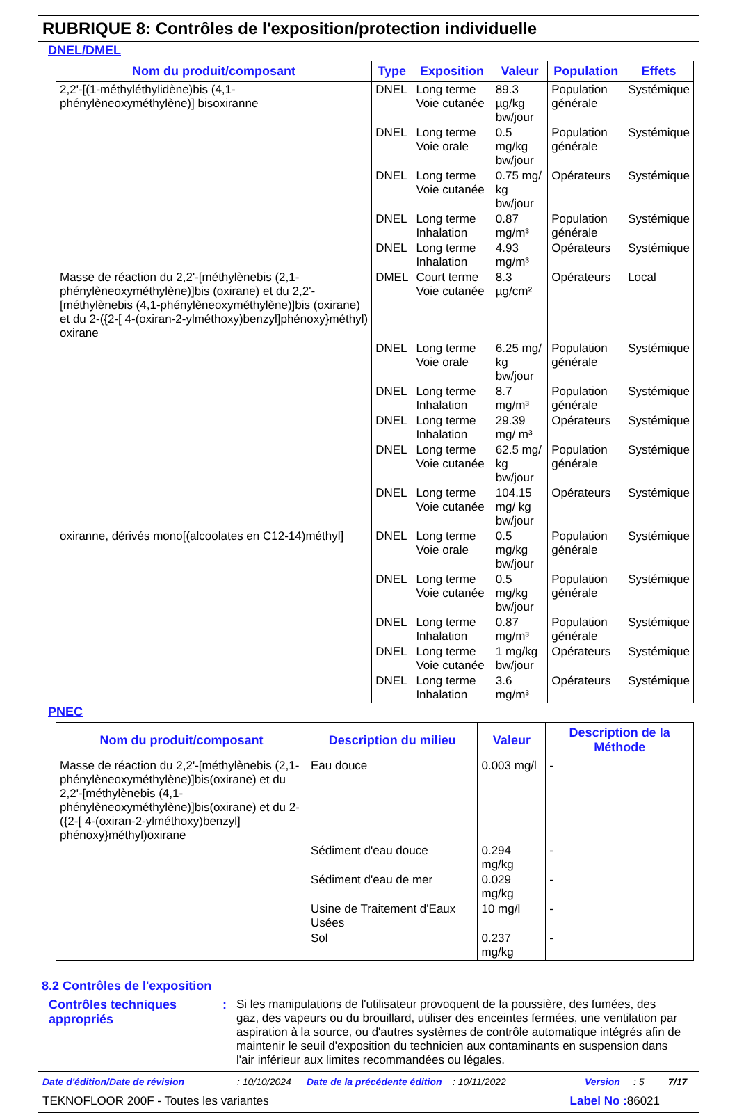RUBRIQUE 8: Contrôles de l'exposition/protection individuelle
DNEL/DMEL
| Nom du produit/composant | Type | Exposition | Valeur | Population | Effets |
| --- | --- | --- | --- | --- | --- |
| 2,2'-[(1-méthyléthylidène)bis (4,1-phénylèneoxyméthylène)] bisoxiranne | DNEL | Long terme Voie cutanée | 89.3 µg/kg bw/jour | Population générale | Systémique |
| | DNEL | Long terme Voie orale | 0.5 mg/kg bw/jour | Population générale | Systémique |
| | DNEL | Long terme Voie cutanée | 0.75 mg/ kg bw/jour | Opérateurs | Systémique |
| | DNEL | Long terme Inhalation | 0.87 mg/m³ | Population générale | Systémique |
| | DNEL | Long terme Inhalation | 4.93 mg/m³ | Opérateurs | Systémique |
| Masse de réaction du 2,2'-[méthylènebis (2,1-phénylèneoxyméthylène)]bis (oxirane) et du 2,2'-[méthylènebis (4,1-phénylèneoxyméthylène)]bis (oxirane) et du 2-({2-[ 4-(oxiran-2-ylméthoxy)benzyl]phénoxy}méthyl) oxirane | DMEL | Court terme Voie cutanée | 8.3 µg/cm² | Opérateurs | Local |
| | DNEL | Long terme Voie orale | 6.25 mg/ kg bw/jour | Population générale | Systémique |
| | DNEL | Long terme Inhalation | 8.7 mg/m³ | Population générale | Systémique |
| | DNEL | Long terme Inhalation | 29.39 mg/ m³ | Opérateurs | Systémique |
| | DNEL | Long terme Voie cutanée | 62.5 mg/ kg bw/jour | Population générale | Systémique |
| | DNEL | Long terme Voie cutanée | 104.15 mg/ kg bw/jour | Opérateurs | Systémique |
| oxiranne, dérivés mono[(alcoolates en C12-14)méthyl] | DNEL | Long terme Voie orale | 0.5 mg/kg bw/jour | Population générale | Systémique |
| | DNEL | Long terme Voie cutanée | 0.5 mg/kg bw/jour | Population générale | Systémique |
| | DNEL | Long terme Inhalation | 0.87 mg/m³ | Population générale | Systémique |
| | DNEL | Long terme Voie cutanée | 1 mg/kg bw/jour | Opérateurs | Systémique |
| | DNEL | Long terme Inhalation | 3.6 mg/m³ | Opérateurs | Systémique |
PNEC
| Nom du produit/composant | Description du milieu | Valeur | Description de la Méthode |
| --- | --- | --- | --- |
| Masse de réaction du 2,2'-[méthylènebis (2,1-phénylèneoxyméthylène)]bis(oxirane) et du 2,2'-[méthylènebis (4,1-phénylèneoxyméthylène)]bis(oxirane) et du 2-({2-[ 4-(oxiran-2-ylméthoxy)benzyl] phénoxy}méthyl)oxirane | Eau douce | 0.003 mg/l | - |
| | Sédiment d'eau douce | 0.294 mg/kg | - |
| | Sédiment d'eau de mer | 0.029 mg/kg | - |
| | Usine de Traitement d'Eaux Usées | 10 mg/l | - |
| | Sol | 0.237 mg/kg | - |
8.2 Contrôles de l'exposition
Contrôles techniques appropriés
:
Si les manipulations de l'utilisateur provoquent de la poussière, des fumées, des gaz, des vapeurs ou du brouillard, utiliser des enceintes fermées, une ventilation par aspiration à la source, ou d'autres systèmes de contrôle automatique intégrés afin de maintenir le seuil d'exposition du technicien aux contaminants en suspension dans l'air inférieur aux limites recommandées ou légales.
Date d'édition/Date de révision: 10/10/2024 Date de la précédente édition: 10/11/2022 Version: 5 7/17
TEKNOFLOOR 200F - Toutes les variantes Label No : 86021